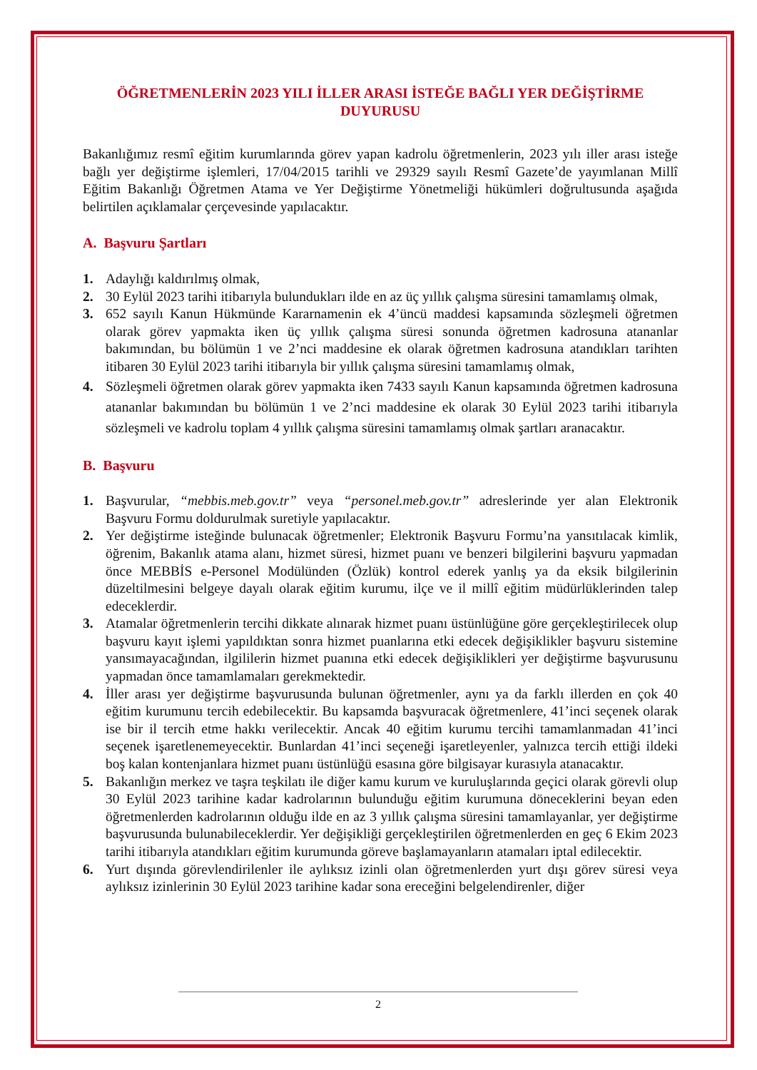ÖĞRETMENLERİN 2023 YILI İLLER ARASI İSTEĞE BAĞLI YER DEĞİŞTİRME DUYURUSU
Bakanlığımız resmî eğitim kurumlarında görev yapan kadrolu öğretmenlerin, 2023 yılı iller arası isteğe bağlı yer değiştirme işlemleri, 17/04/2015 tarihli ve 29329 sayılı Resmî Gazete’de yayımlanan Millî Eğitim Bakanlığı Öğretmen Atama ve Yer Değiştirme Yönetmeliği hükümleri doğrultusunda aşağıda belirtilen açıklamalar çerçevesinde yapılacaktır.
A. Başvuru Şartları
1. Adaylığı kaldırılmış olmak,
2. 30 Eylül 2023 tarihi itibarıyla bulundukları ilde en az üç yıllık çalışma süresini tamamlamış olmak,
3. 652 sayılı Kanun Hükmünde Kararnamenin ek 4’üncü maddesi kapsamında sözleşmeli öğretmen olarak görev yapmakta iken üç yıllık çalışma süresi sonunda öğretmen kadrosuna atananlar bakımından, bu bölümün 1 ve 2’nci maddesine ek olarak öğretmen kadrosuna atandıkları tarihten itibaren 30 Eylül 2023 tarihi itibarıyla bir yıllık çalışma süresini tamamlamış olmak,
4. Sözleşmeli öğretmen olarak görev yapmakta iken 7433 sayılı Kanun kapsamında öğretmen kadrosuna atananlar bakımından bu bölümün 1 ve 2’nci maddesine ek olarak 30 Eylül 2023 tarihi itibarıyla sözleşmeli ve kadrolu toplam 4 yıllık çalışma süresini tamamlamış olmak şartları aranacaktır.
B. Başvuru
1. Başvurular, “mebbis.meb.gov.tr” veya “personel.meb.gov.tr” adreslerinde yer alan Elektronik Başvuru Formu doldurulmak suretiyle yapılacaktır.
2. Yer değiştirme isteğinde bulunacak öğretmenler; Elektronik Başvuru Formu’na yansıtılacak kimlik, öğrenim, Bakanlık atama alanı, hizmet süresi, hizmet puanı ve benzeri bilgilerini başvuru yapmadan önce MEBBİS e-Personel Modülünden (Özlük) kontrol ederek yanlış ya da eksik bilgilerinin düzeltilmesini belgeye dayalı olarak eğitim kurumu, ilçe ve il millî eğitim müdürlüklerinden talep edeceklerdir.
3. Atamalar öğretmenlerin tercihi dikkate alınarak hizmet puanı üstünlüğüne göre gerçekleştirilecek olup başvuru kayıt işlemi yapıldıktan sonra hizmet puanlarına etki edecek değişiklikler başvuru sistemine yansımayacağından, ilgililerin hizmet puanına etki edecek değişiklikleri yer değiştirme başvurusunu yapmadan önce tamamlamaları gerekmektedir.
4. İller arası yer değiştirme başvurusunda bulunan öğretmenler, aynı ya da farklı illerden en çok 40 eğitim kurumunu tercih edebilecektir. Bu kapsamda başvuracak öğretmenlere, 41’inci seçenek olarak ise bir il tercih etme hakkı verilecektir. Ancak 40 eğitim kurumu tercihi tamamlanmadan 41’inci seçenek işaretlenemeyecektir. Bunlardan 41’inci seçeneği işaretleyenler, yalnızca tercih ettiği ildeki boş kalan kontenjanlara hizmet puanı üstünlüğü esasına göre bilgisayar kurasıyla atanacaktır.
5. Bakanlığın merkez ve taşra teşkilatı ile diğer kamu kurum ve kuruluşlarında geçici olarak görevli olup 30 Eylül 2023 tarihine kadar kadrolarının bulunduğu eğitim kurumuna döneceklerini beyan eden öğretmenlerden kadrolarının olduğu ilde en az 3 yıllık çalışma süresini tamamlayanlar, yer değiştirme başvurusunda bulunabileceklerdir. Yer değişikliği gerçekleştirilen öğretmenlerden en geç 6 Ekim 2023 tarihi itibarıyla atandıkları eğitim kurumunda göreve başlamayanların atamaları iptal edilecektir.
6. Yurt dışında görevlendirilenler ile aylıksız izinli olan öğretmenlerden yurt dışı görev süresi veya aylıksız izinlerinin 30 Eylül 2023 tarihine kadar sona ereceğini belgelendirenler, diğer
2